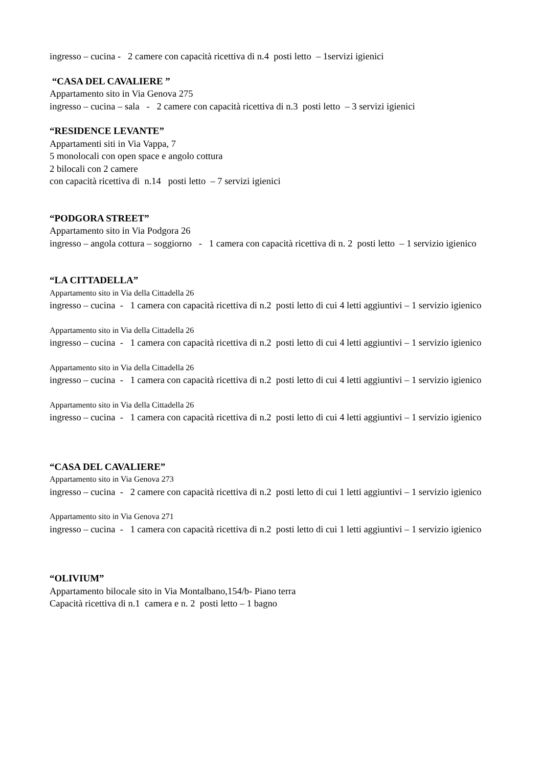ingresso – cucina - 2 camere con capacità ricettiva di n.4 posti letto – 1servizi igienici
“CASA DEL CAVALIERE ”
Appartamento sito in Via Genova 275
ingresso – cucina – sala - 2 camere con capacità ricettiva di n.3 posti letto – 3 servizi igienici
“RESIDENCE LEVANTE”
Appartamenti siti in Via Vappa, 7
5 monolocali con open space e angolo cottura
2 bilocali con 2 camere
con capacità ricettiva di n.14 posti letto – 7 servizi igienici
“PODGORA STREET”
Appartamento sito in Via Podgora 26
ingresso – angola cottura – soggiorno - 1 camera con capacità ricettiva di n. 2 posti letto – 1 servizio igienico
“LA CITTADELLA”
Appartamento sito in Via della Cittadella 26
ingresso – cucina - 1 camera con capacità ricettiva di n.2 posti letto di cui 4 letti aggiuntivi – 1 servizio igienico
Appartamento sito in Via della Cittadella 26
ingresso – cucina - 1 camera con capacità ricettiva di n.2 posti letto di cui 4 letti aggiuntivi – 1 servizio igienico
Appartamento sito in Via della Cittadella 26
ingresso – cucina - 1 camera con capacità ricettiva di n.2 posti letto di cui 4 letti aggiuntivi – 1 servizio igienico
Appartamento sito in Via della Cittadella 26
ingresso – cucina - 1 camera con capacità ricettiva di n.2 posti letto di cui 4 letti aggiuntivi – 1 servizio igienico
“CASA DEL CAVALIERE”
Appartamento sito in Via Genova 273
ingresso – cucina - 2 camere con capacità ricettiva di n.2 posti letto di cui 1 letti aggiuntivi – 1 servizio igienico
Appartamento sito in Via Genova 271
ingresso – cucina - 1 camera con capacità ricettiva di n.2 posti letto di cui 1 letti aggiuntivi – 1 servizio igienico
“OLIVIUM”
Appartamento bilocale sito in Via Montalbano,154/b- Piano terra
Capacità ricettiva di n.1 camera e n. 2 posti letto – 1 bagno